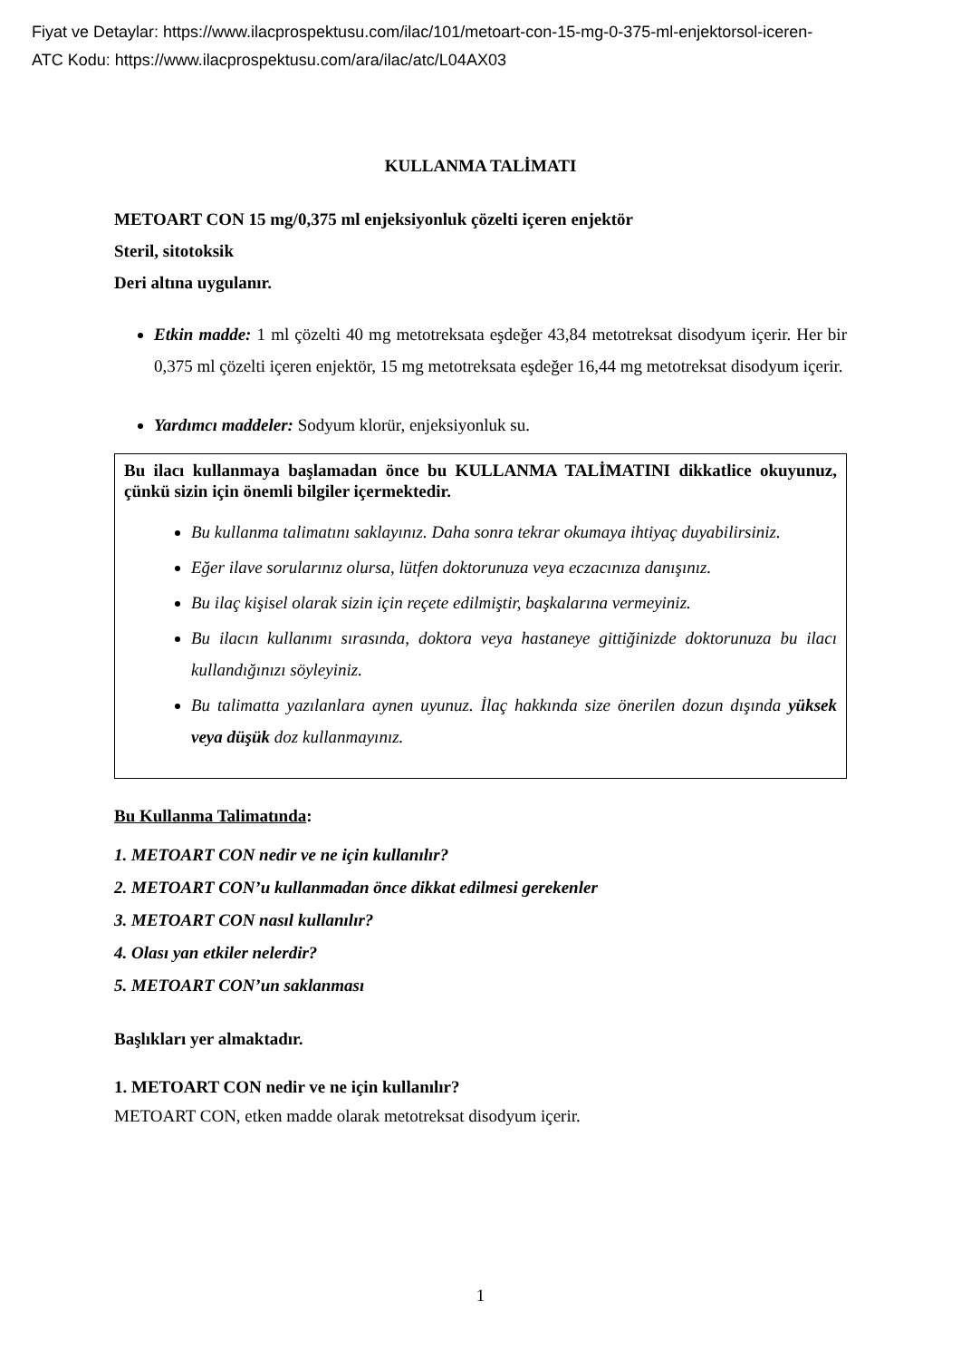Fiyat ve Detaylar: https://www.ilacprospektusu.com/ilac/101/metoart-con-15-mg-0-375-ml-enjektorsol-iceren-
ATC Kodu: https://www.ilacprospektusu.com/ara/ilac/atc/L04AX03
KULLANMA TALİMATI
METOART CON 15 mg/0,375 ml enjeksiyonluk çözelti içeren enjektör
Steril, sitotoksik
Deri altına uygulanır.
Etkin madde: 1 ml çözelti 40 mg metotreksata eşdeğer 43,84 metotreksat disodyum içerir. Her bir 0,375 ml çözelti içeren enjektör, 15 mg metotreksata eşdeğer 16,44 mg metotreksat disodyum içerir.
Yardımcı maddeler: Sodyum klorür, enjeksiyonluk su.
Bu ilacı kullanmaya başlamadan önce bu KULLANMA TALİMATINI dikkatlice okuyunuz, çünkü sizin için önemli bilgiler içermektedir.
Bu kullanma talimatını saklayınız. Daha sonra tekrar okumaya ihtiyaç duyabilirsiniz.
Eğer ilave sorularınız olursa, lütfen doktorunuza veya eczacınıza danışınız.
Bu ilaç kişisel olarak sizin için reçete edilmiştir, başkalarına vermeyiniz.
Bu ilacın kullanımı sırasında, doktora veya hastaneye gittiğinizde doktorunuza bu ilacı kullandığınızı söyleyiniz.
Bu talimatta yazılanlara aynen uyunuz. İlaç hakkında size önerilen dozun dışında yüksek veya düşük doz kullanmayınız.
Bu Kullanma Talimatında:
1. METOART CON nedir ve ne için kullanılır?
2. METOART CON’u kullanmadan önce dikkat edilmesi gerekenler
3. METOART CON nasıl kullanılır?
4. Olası yan etkiler nelerdir?
5. METOART CON’un saklanması
Başlıkları yer almaktadır.
1. METOART CON nedir ve ne için kullanılır?
METOART CON, etken madde olarak metotreksat disodyum içerir.
1